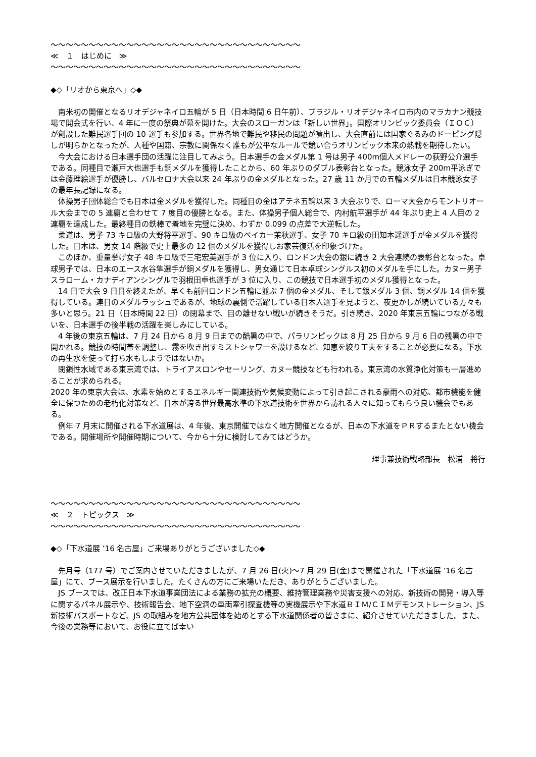～～～～～～～～～～～～～～～～～～～～～～～～～～～～～～～～～
≪　１　はじめに　≫
～～～～～～～～～～～～～～～～～～～～～～～～～～～～～～～～～
◆◇「リオから東京へ」◇◆
　南米初の開催となるリオデジャネイロ五輪が 5 日（日本時間 6 日午前）、ブラジル・リオデジャネイロ市内のマラカナン競技場で開会式を行い、4 年に一度の祭典が幕を開けた。大会のスローガンは「新しい世界」。国際オリンピック委員会（ＩＯＣ）が創設した難民選手団の 10 選手も参加する。世界各地で難民や移民の問題が噴出し、大会直前には国家ぐるみのドーピング隠しが明らかとなったが、人種や国籍、宗教に関係なく誰もが公平なルールで競い合うオリンピック本来の熱戦を期待したい。
　今大会における日本選手団の活躍に注目してみよう。日本選手の金メダル第 1 号は男子 400m個人メドレーの荻野公介選手である。同種目で瀬戸大也選手も銅メダルを獲得したことから、60 年ぶりのダブル表彰台となった。競泳女子 200m平泳ぎでは金藤理絵選手が優勝し、バルセロナ大会以来 24 年ぶりの金メダルとなった。27 歳 11 か月での五輪メダルは日本競泳女子の最年長記録になる。
　体操男子団体総合でも日本は金メダルを獲得した。同種目の金はアテネ五輪以来 3 大会ぶりで、ローマ大会からモントリオール大会までの 5 連覇と合わせて 7 度目の優勝となる。また、体操男子個人総合で、内村航平選手が 44 年ぶり史上 4 人目の 2 連覇を達成した。最終種目の鉄棒で着地を完璧に決め、わずか 0.099 の点差で大逆転した。
　柔道は、男子 73 キロ級の大野将平選手、90 キロ級のベイカー茉秋選手、女子 70 キロ級の田知本遥選手が金メダルを獲得した。日本は、男女 14 階級で史上最多の 12 個のメダルを獲得しお家芸復活を印象づけた。
　このほか、重量挙げ女子 48 キロ級で三宅宏美選手が 3 位に入り、ロンドン大会の銀に続き 2 大会連続の表彰台となった。卓球男子では、日本のエース水谷隼選手が銅メダルを獲得し、男女通じて日本卓球シングルス初のメダルを手にした。カヌー男子スラローム・カナディアンシングルで羽根田卓也選手が 3 位に入り、この競技で日本選手初のメダル獲得となった。
　14 日で大会 9 日目を終えたが、早くも前回ロンドン五輪に並ぶ 7 個の金メダル、そして銀メダル 3 個、銅メダル 14 個を獲得している。連日のメダルラッシュであるが、地球の裏側で活躍している日本人選手を見ようと、夜更かしが続いている方々も多いと思う。21 日（日本時間 22 日）の閉幕まで、目の離せない戦いが続きそうだ。引き続き、2020 年東京五輪につながる戦いを、日本選手の後半戦の活躍を楽しみにしている。
　4 年後の東京五輪は、7 月 24 日から 8 月 9 日までの酷暑の中で、パラリンピックは 8 月 25 日から 9 月 6 日の残暑の中で開かれる。競技の時間帯を調整し、霧を吹き出すミストシャワーを設けるなど、知恵を絞り工夫をすることが必要になる。下水の再生水を使って打ち水もしようではないか。
　閉鎖性水域である東京湾では、トライアスロンやセーリング、カヌー競技なども行われる。東京湾の水質浄化対策も一層進めることが求められる。
2020 年の東京大会は、水素を始めとするエネルギー関連技術や気候変動によって引き起こされる豪雨への対応、都市機能を健全に保つための老朽化対策など、日本が誇る世界最高水準の下水道技術を世界から訪れる人々に知ってもらう良い機会でもある。
　例年 7 月末に開催される下水道展は、4 年後、東京開催ではなく地方開催となるが、日本の下水道をＰＲするまたとない機会である。開催場所や開催時期について、今から十分に検討してみてはどうか。
理事兼技術戦略部長　松浦　將行
～～～～～～～～～～～～～～～～～～～～～～～～～～～～～～～～～
≪　２　トピックス　≫
～～～～～～～～～～～～～～～～～～～～～～～～～～～～～～～～～
◆◇「下水道展 ’16 名古屋」ご来場ありがとうございました◇◆
　先月号（177 号）でご案内させていただきましたが、7 月 26 日(火)～7 月 29 日(金)まで開催された「下水道展 ’16 名古屋」にて、ブース展示を行いました。たくさんの方にご来場いただき、ありがとうございました。
　JS ブースでは、改正日本下水道事業団法による業務の拡充の概要、維持管理業務や災害支援への対応、新技術の開発・導入等に関するパネル展示や、技術報告会、地下空洞の車両牽引探査機等の実機展示や下水道ＢＩＭ/ＣＩＭデモンストレーション、JS 新技術パスポートなど、JS の取組みを地方公共団体を始めとする下水道関係者の皆さまに、紹介させていただきました。また、今後の業務等において、お役に立てば幸い